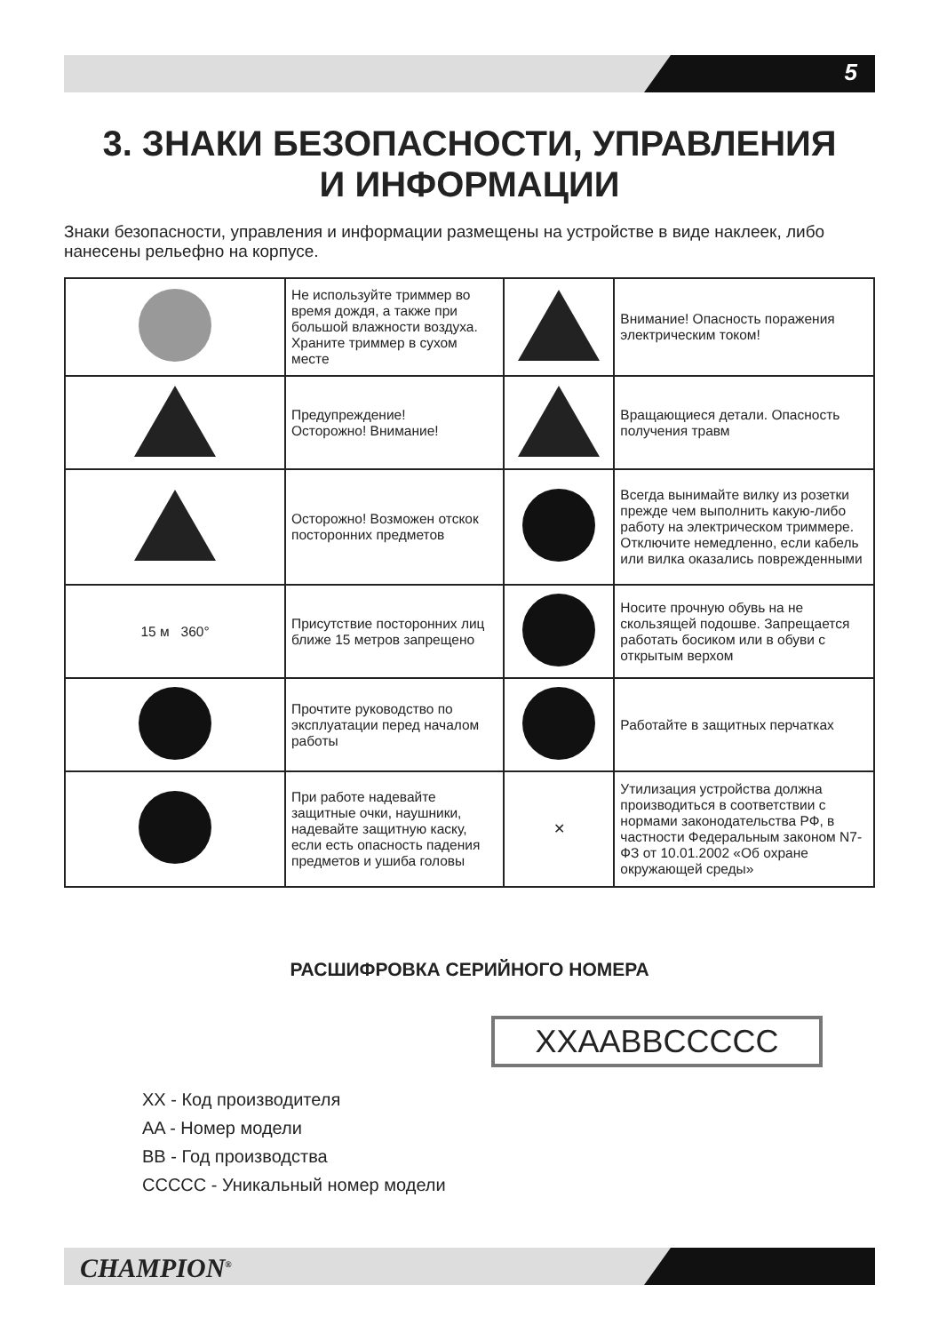5
3. ЗНАКИ БЕЗОПАСНОСТИ, УПРАВЛЕНИЯ
И ИНФОРМАЦИИ
Знаки безопасности, управления и информации размещены на устройстве в виде наклеек, либо нанесены рельефно на корпусе.
| | Не используйте триммер во время дождя, а также при большой влажности воздуха. Храните триммер в сухом месте | | Внимание! Опасность поражения электрическим током! |
| | Предупреждение! Осторожно! Внимание! | | Вращающиеся детали. Опасность получения травм |
| | Осторожно! Возможен отскок посторонних предметов | | Всегда вынимайте вилку из розетки прежде чем выполнить какую-либо работу на электрическом триммере. Отключите немедленно, если кабель или вилка оказались поврежденными |
| 15 м 360° | Присутствие посторонних лиц ближе 15 метров запрещено | | Носите прочную обувь на не скользящей подошве. Запрещается работать босиком или в обуви с открытым верхом |
| | Прочтите руководство по эксплуатации перед началом работы | | Работайте в защитных перчатках |
| | При работе надевайте защитные очки, наушники, надевайте защитную каску, если есть опасность падения предметов и ушиба головы | ✕ | Утилизация устройства должна производиться в соответствии с нормами законодательства РФ, в частности Федеральным законом N7-ФЗ от 10.01.2002 «Об охране окружающей среды» |
РАСШИФРОВКА СЕРИЙНОГО НОМЕРА
XXAABBCCCCC
XX - Код производителя
AA - Номер модели
BB - Год производства
CCCCC - Уникальный номер модели
CHAMPION<sup>®</sup>